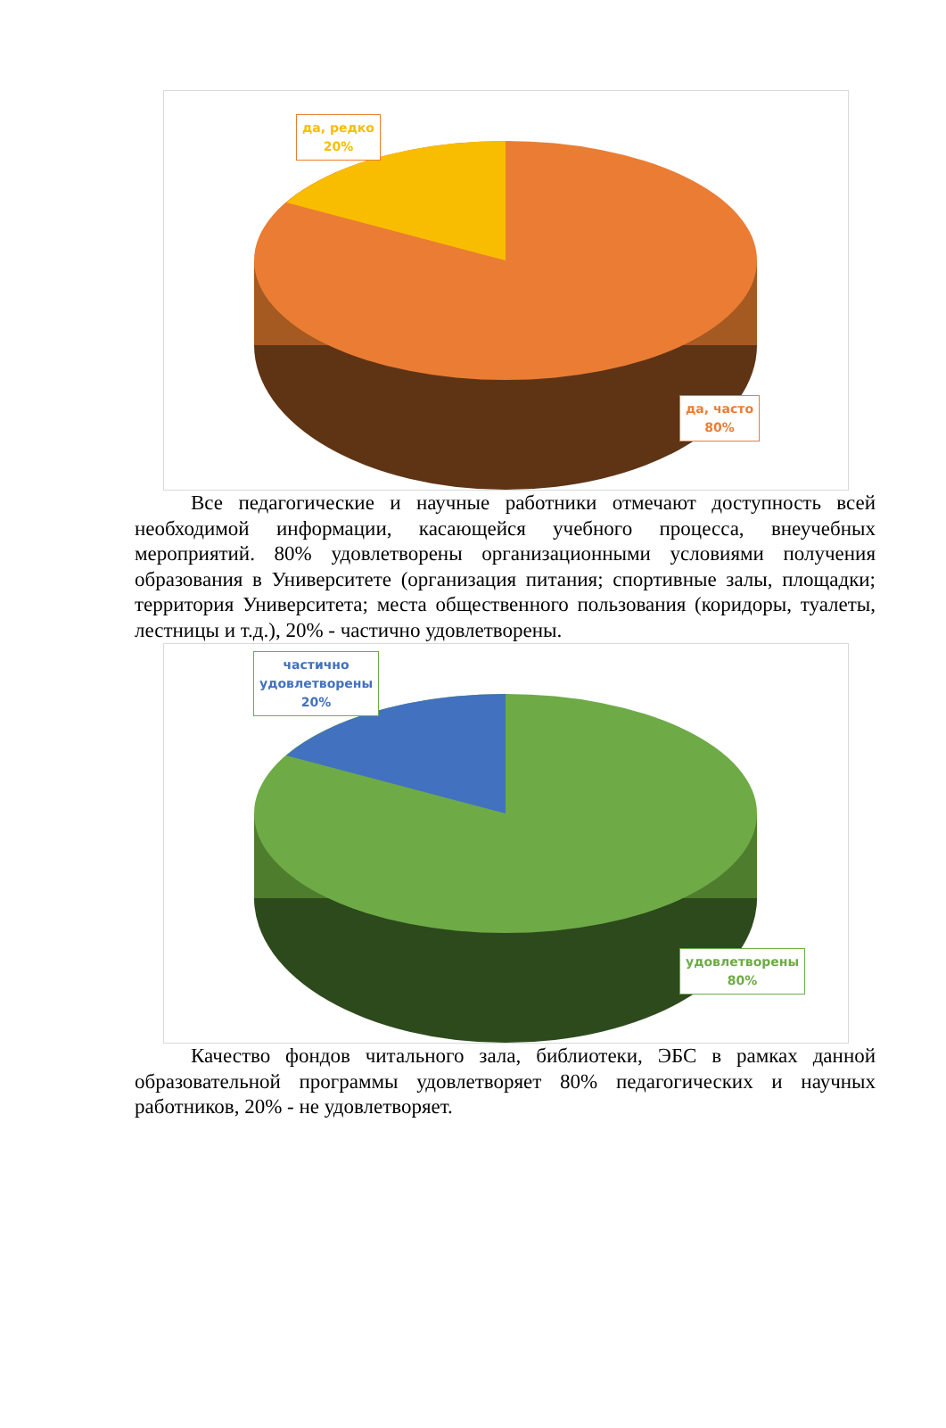да, редко
20%
да, часто
80%
Все педагогические и научные работники отмечают доступность всей необходимой информации, касающейся учебного процесса, внеучебных мероприятий. 80% удовлетворены организационными условиями получения образования в Университете (организация питания; спортивные залы, площадки; территория Университета; места общественного пользования (коридоры, туалеты, лестницы и т.д.), 20% - частично удовлетворены.
частично
удовлетворены
20%
удовлетворены
80%
Качество фондов читального зала, библиотеки, ЭБС в рамках данной образовательной программы удовлетворяет 80% педагогических и научных работников, 20% - не удовлетворяет.